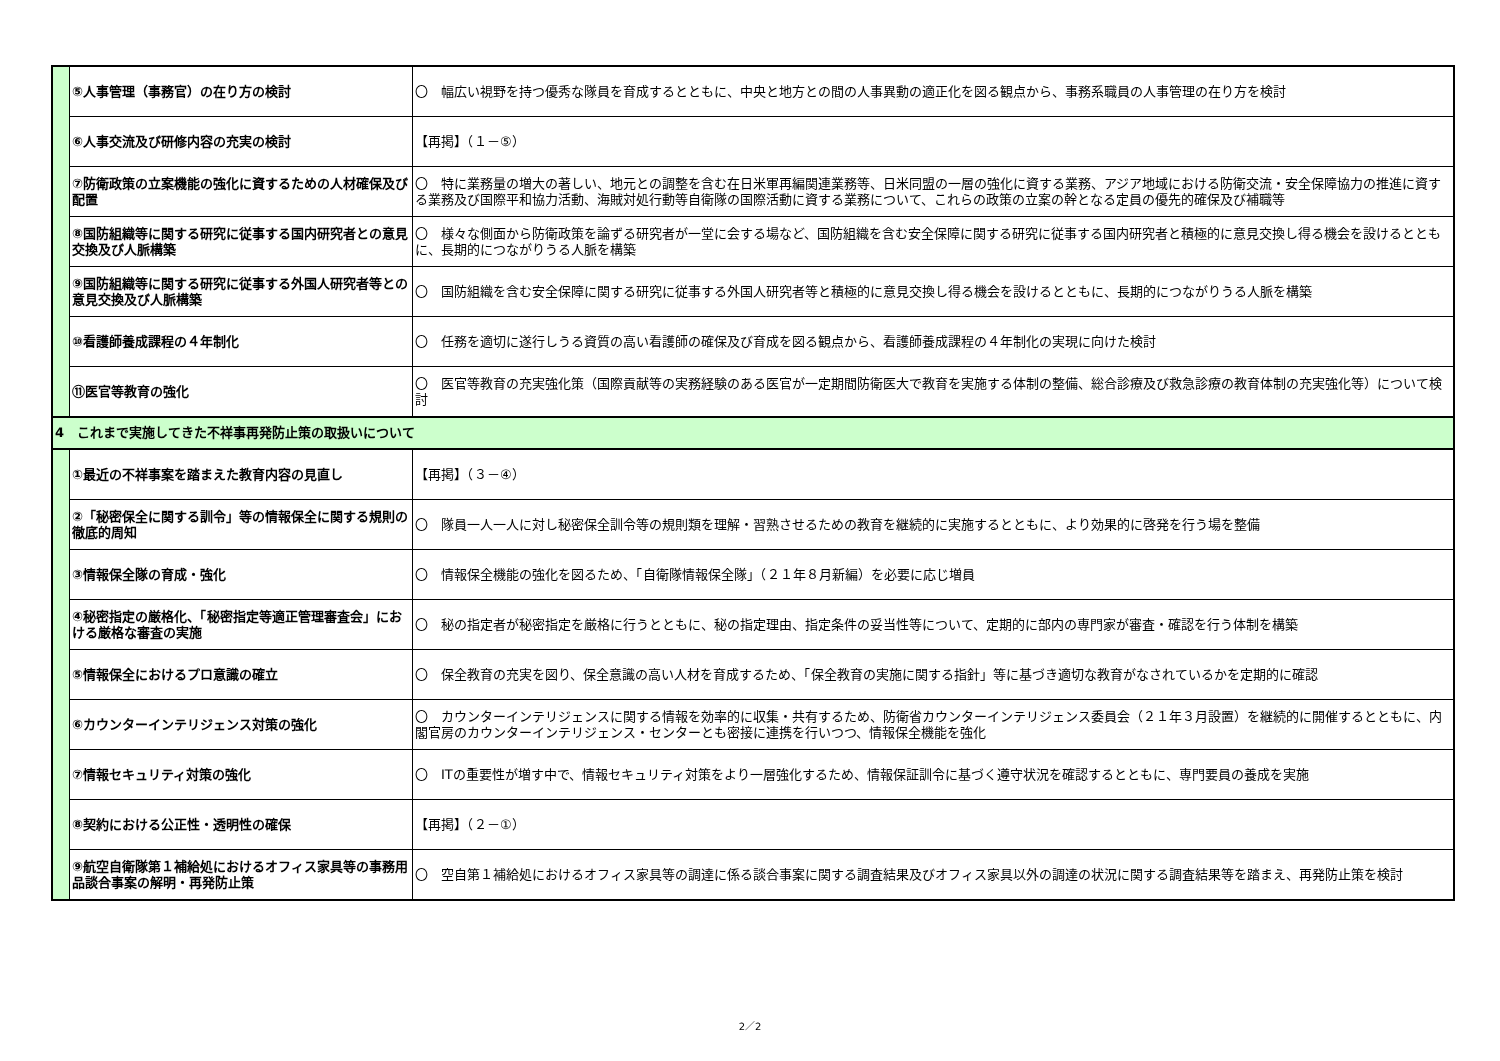| | ⑤人事管理（事務官）の在り方の検討 | 〇 幅広い視野を持つ優秀な隊員を育成するとともに、中央と地方との間の人事異動の適正化を図る観点から、事務系職員の人事管理の在り方を検討 |
| | ⑥人事交流及び研修内容の充実の検討 | 【再掲】（１－⑤） |
| | ⑦防衛政策の立案機能の強化に資するための人材確保及び配置 | 〇 特に業務量の増大の著しい、地元との調整を含む在日米軍再編関連業務等、日米同盟の一層の強化に資する業務、アジア地域における防衛交流・安全保障協力の推進に資する業務及び国際平和協力活動、海賊対処行動等自衛隊の国際活動に資する業務について、これらの政策の立案の幹となる定員の優先的確保及び補職等 |
| | ⑧国防組織等に関する研究に従事する国内研究者との意見交換及び人脈構築 | 〇 様々な側面から防衛政策を論ずる研究者が一堂に会する場など、国防組織を含む安全保障に関する研究に従事する国内研究者と積極的に意見交換し得る機会を設けるとともに、長期的につながりうる人脈を構築 |
| | ⑨国防組織等に関する研究に従事する外国人研究者等との意見交換及び人脈構築 | 〇 国防組織を含む安全保障に関する研究に従事する外国人研究者等と積極的に意見交換し得る機会を設けるとともに、長期的につながりうる人脈を構築 |
| | ⑩看護師養成課程の４年制化 | 〇 任務を適切に遂行しうる資質の高い看護師の確保及び育成を図る観点から、看護師養成課程の４年制化の実現に向けた検討 |
| | ⑪医官等教育の強化 | 〇 医官等教育の充実強化策（国際貢献等の実務経験のある医官が一定期間防衛医大で教育を実施する体制の整備、総合診療及び救急診療の教育体制の充実強化等）について検討 |
| 4 これまで実施してきた不祥事再発防止策の取扱いについて | | |
| | ①最近の不祥事案を踏まえた教育内容の見直し | 【再掲】（３－④） |
| | ②「秘密保全に関する訓令」等の情報保全に関する規則の徹底的周知 | 〇 隊員一人一人に対し秘密保全訓令等の規則類を理解・習熟させるための教育を継続的に実施するとともに、より効果的に啓発を行う場を整備 |
| | ③情報保全隊の育成・強化 | 〇 情報保全機能の強化を図るため、「自衛隊情報保全隊」（２１年８月新編）を必要に応じ増員 |
| | ④秘密指定の厳格化、「秘密指定等適正管理審査会」における厳格な審査の実施 | 〇 秘の指定者が秘密指定を厳格に行うとともに、秘の指定理由、指定条件の妥当性等について、定期的に部内の専門家が審査・確認を行う体制を構築 |
| | ⑤情報保全におけるプロ意識の確立 | 〇 保全教育の充実を図り、保全意識の高い人材を育成するため、「保全教育の実施に関する指針」等に基づき適切な教育がなされているかを定期的に確認 |
| | ⑥カウンターインテリジェンス対策の強化 | 〇 カウンターインテリジェンスに関する情報を効率的に収集・共有するため、防衛省カウンターインテリジェンス委員会（２１年３月設置）を継続的に開催するとともに、内閣官房のカウンターインテリジェンス・センターとも密接に連携を行いつつ、情報保全機能を強化 |
| | ⑦情報セキュリティ対策の強化 | 〇 ITの重要性が増す中で、情報セキュリティ対策をより一層強化するため、情報保証訓令に基づく遵守状況を確認するとともに、専門要員の養成を実施 |
| | ⑧契約における公正性・透明性の確保 | 【再掲】（２－①） |
| | ⑨航空自衛隊第１補給処におけるオフィス家具等の事務用品談合事案の解明・再発防止策 | 〇 空自第１補給処におけるオフィス家具等の調達に係る談合事案に関する調査結果及びオフィス家具以外の調達の状況に関する調査結果等を踏まえ、再発防止策を検討 |
2／2